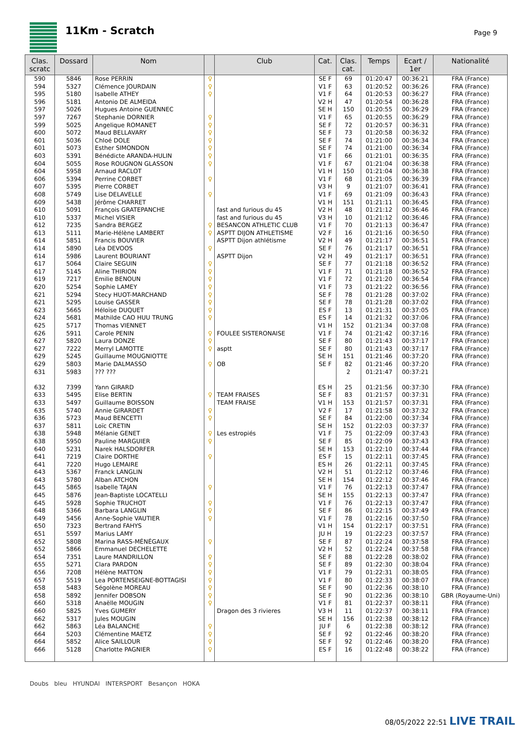11Km - Scratch Page 9
| Clas. scratc | Dossard | Nom | | Club | Cat. | Clas. cat. | Temps | Ecart / 1er | Nationalité |
| --- | --- | --- | --- | --- | --- | --- | --- | --- | --- |
| 590 | 5846 | Rose PERRIN | ♀ | | SE F | 69 | 01:20:47 | 00:36:21 | FRA (France) |
| 594 | 5327 | Clémence JOURDAIN | ♀ | | V1 F | 63 | 01:20:52 | 00:36:26 | FRA (France) |
| 595 | 5180 | Isabelle ATHEY | ♀ | | V1 F | 64 | 01:20:53 | 00:36:27 | FRA (France) |
| 596 | 5181 | Antonio DE ALMEIDA | | | V2 H | 47 | 01:20:54 | 00:36:28 | FRA (France) |
| 597 | 5026 | Hugues Antoine GUENNEC | | | SE H | 150 | 01:20:55 | 00:36:29 | FRA (France) |
| 597 | 7267 | Stephanie DORNIER | ♀ | | V1 F | 65 | 01:20:55 | 00:36:29 | FRA (France) |
| 599 | 5025 | Angelique ROMANET | ♀ | | SE F | 72 | 01:20:57 | 00:36:31 | FRA (France) |
| 600 | 5072 | Maud BELLAVARY | ♀ | | SE F | 73 | 01:20:58 | 00:36:32 | FRA (France) |
| 601 | 5036 | Chloé DOLE | ♀ | | SE F | 74 | 01:21:00 | 00:36:34 | FRA (France) |
| 601 | 5073 | Esther SIMONDON | ♀ | | SE F | 74 | 01:21:00 | 00:36:34 | FRA (France) |
| 603 | 5391 | Bénédicte ARANDA-HULIN | ♀ | | V1 F | 66 | 01:21:01 | 00:36:35 | FRA (France) |
| 604 | 5055 | Rose ROUGNON GLASSON | ♀ | | V1 F | 67 | 01:21:04 | 00:36:38 | FRA (France) |
| 604 | 5958 | Arnaud RACLOT | | | V1 H | 150 | 01:21:04 | 00:36:38 | FRA (France) |
| 606 | 5394 | Perrine CORBET | ♀ | | V1 F | 68 | 01:21:05 | 00:36:39 | FRA (France) |
| 607 | 5395 | Pierre CORBET | | | V3 H | 9 | 01:21:07 | 00:36:41 | FRA (France) |
| 608 | 5749 | Lise DELAVELLE | ♀ | | V1 F | 69 | 01:21:09 | 00:36:43 | FRA (France) |
| 609 | 5438 | Jérôme CHARRET | | | V1 H | 151 | 01:21:11 | 00:36:45 | FRA (France) |
| 610 | 5091 | François GRATEPANCHE | | fast and furious du 45 | V2 H | 48 | 01:21:12 | 00:36:46 | FRA (France) |
| 610 | 5337 | Michel VISIER | | fast and furious du 45 | V3 H | 10 | 01:21:12 | 00:36:46 | FRA (France) |
| 612 | 7235 | Sandra BERGEZ | ♀ | BESANCON ATHLETIC CLUB | V1 F | 70 | 01:21:13 | 00:36:47 | FRA (France) |
| 613 | 5111 | Marie-Hélène LAMBERT | ♀ | ASPTT DIJON ATHLETISME | V2 F | 16 | 01:21:16 | 00:36:50 | FRA (France) |
| 614 | 5851 | Francis BOUVIER | | ASPTT Dijon athlétisme | V2 H | 49 | 01:21:17 | 00:36:51 | FRA (France) |
| 614 | 5890 | Léa DEVOOS | ♀ | | SE F | 76 | 01:21:17 | 00:36:51 | FRA (France) |
| 614 | 5986 | Laurent BOURIANT | | ASPTT Dijon | V2 H | 49 | 01:21:17 | 00:36:51 | FRA (France) |
| 617 | 5064 | Claire SEGUIN | ♀ | | SE F | 77 | 01:21:18 | 00:36:52 | FRA (France) |
| 617 | 5145 | Aline THIRION | ♀ | | V1 F | 71 | 01:21:18 | 00:36:52 | FRA (France) |
| 619 | 7217 | Emilie BENOUN | ♀ | | V1 F | 72 | 01:21:20 | 00:36:54 | FRA (France) |
| 620 | 5254 | Sophie LAMEY | ♀ | | V1 F | 73 | 01:21:22 | 00:36:56 | FRA (France) |
| 621 | 5294 | Stecy HUOT-MARCHAND | ♀ | | SE F | 78 | 01:21:28 | 00:37:02 | FRA (France) |
| 621 | 5295 | Louise GASSER | ♀ | | SE F | 78 | 01:21:28 | 00:37:02 | FRA (France) |
| 623 | 5665 | Héloïse DUQUET | ♀ | | ES F | 13 | 01:21:31 | 00:37:05 | FRA (France) |
| 624 | 5681 | Mathilde CAO HUU TRUNG | ♀ | | ES F | 14 | 01:21:32 | 00:37:06 | FRA (France) |
| 625 | 5717 | Thomas VIENNET | | | V1 H | 152 | 01:21:34 | 00:37:08 | FRA (France) |
| 626 | 5911 | Carole PENIN | ♀ | FOULEE SISTERONAISE | V1 F | 74 | 01:21:42 | 00:37:16 | FRA (France) |
| 627 | 5820 | Laura DONZE | ♀ | | SE F | 80 | 01:21:43 | 00:37:17 | FRA (France) |
| 627 | 7222 | Merryl LAMOTTE | ♀ | asptt | SE F | 80 | 01:21:43 | 00:37:17 | FRA (France) |
| 629 | 5245 | Guillaume MOUGNIOTTE | | | SE H | 151 | 01:21:46 | 00:37:20 | FRA (France) |
| 629 | 5803 | Marie DALMASSO | ♀ | OB | SE F | 82 | 01:21:46 | 00:37:20 | FRA (France) |
| 631 | 5983 | ??? ??? | | | | 2 | 01:21:47 | 00:37:21 | |
| 632 | 7399 | Yann GIRARD | | | ES H | 25 | 01:21:56 | 00:37:30 | FRA (France) |
| 633 | 5495 | Elise BERTIN | ♀ | TEAM FRAISES | SE F | 83 | 01:21:57 | 00:37:31 | FRA (France) |
| 633 | 5497 | Guillaume BOISSON | | TEAM FRAISE | V1 H | 153 | 01:21:57 | 00:37:31 | FRA (France) |
| 635 | 5740 | Annie GIRARDET | ♀ | | V2 F | 17 | 01:21:58 | 00:37:32 | FRA (France) |
| 636 | 5723 | Maud BENCETTI | ♀ | | SE F | 84 | 01:22:00 | 00:37:34 | FRA (France) |
| 637 | 5811 | Loïc CRETIN | | | SE H | 152 | 01:22:03 | 00:37:37 | FRA (France) |
| 638 | 5948 | Mélanie GENET | ♀ | Les estropiés | V1 F | 75 | 01:22:09 | 00:37:43 | FRA (France) |
| 638 | 5950 | Pauline MARGUIER | ♀ | | SE F | 85 | 01:22:09 | 00:37:43 | FRA (France) |
| 640 | 5231 | Narek HALSDORFER | | | SE H | 153 | 01:22:10 | 00:37:44 | FRA (France) |
| 641 | 7219 | Claire DORTHE | ♀ | | ES F | 15 | 01:22:11 | 00:37:45 | FRA (France) |
| 641 | 7220 | Hugo LEMAIRE | | | ES H | 26 | 01:22:11 | 00:37:45 | FRA (France) |
| 643 | 5367 | Franck LANGLIN | | | V2 H | 51 | 01:22:12 | 00:37:46 | FRA (France) |
| 643 | 5780 | Alban ATCHON | | | SE H | 154 | 01:22:12 | 00:37:46 | FRA (France) |
| 645 | 5865 | Isabelle TAJAN | ♀ | | V1 F | 76 | 01:22:13 | 00:37:47 | FRA (France) |
| 645 | 5876 | Jean-Baptiste LOCATELLI | | | SE H | 155 | 01:22:13 | 00:37:47 | FRA (France) |
| 645 | 5928 | Sophie TRUCHOT | ♀ | | V1 F | 76 | 01:22:13 | 00:37:47 | FRA (France) |
| 648 | 5366 | Barbara LANGLIN | ♀ | | SE F | 86 | 01:22:15 | 00:37:49 | FRA (France) |
| 649 | 5456 | Anne-Sophie VAUTIER | ♀ | | V1 F | 78 | 01:22:16 | 00:37:50 | FRA (France) |
| 650 | 7323 | Bertrand FAHYS | | | V1 H | 154 | 01:22:17 | 00:37:51 | FRA (France) |
| 651 | 5597 | Marius LAMY | | | JU H | 19 | 01:22:23 | 00:37:57 | FRA (France) |
| 652 | 5808 | Marina RASS-MÉNÉGAUX | ♀ | | SE F | 87 | 01:22:24 | 00:37:58 | FRA (France) |
| 652 | 5866 | Emmanuel DECHELETTE | | | V2 H | 52 | 01:22:24 | 00:37:58 | FRA (France) |
| 654 | 7351 | Laure MANDRILLON | ♀ | | SE F | 88 | 01:22:28 | 00:38:02 | FRA (France) |
| 655 | 5271 | Clara PARDON | ♀ | | SE F | 89 | 01:22:30 | 00:38:04 | FRA (France) |
| 656 | 7208 | Hélène MATTON | ♀ | | V1 F | 79 | 01:22:31 | 00:38:05 | FRA (France) |
| 657 | 5519 | Lea PORTENSEIGNE-BOTTAGISI | ♀ | | V1 F | 80 | 01:22:33 | 00:38:07 | FRA (France) |
| 658 | 5483 | Ségolène MOREAU | ♀ | | SE F | 90 | 01:22:36 | 00:38:10 | FRA (France) |
| 658 | 5892 | Jennifer DOBSON | ♀ | | SE F | 90 | 01:22:36 | 00:38:10 | GBR (Royaume-Uni) |
| 660 | 5318 | Anaëlle MOUGIN | ♀ | | V1 F | 81 | 01:22:37 | 00:38:11 | FRA (France) |
| 660 | 5825 | Yves GUMERY | | Dragon des 3 rivieres | V3 H | 11 | 01:22:37 | 00:38:11 | FRA (France) |
| 662 | 5317 | Jules MOUGIN | | | SE H | 156 | 01:22:38 | 00:38:12 | FRA (France) |
| 662 | 5863 | Léa BALANCHE | ♀ | | JU F | 6 | 01:22:38 | 00:38:12 | FRA (France) |
| 664 | 5203 | Clémentine MAETZ | ♀ | | SE F | 92 | 01:22:46 | 00:38:20 | FRA (France) |
| 664 | 5852 | Alice SAILLOUR | ♀ | | SE F | 92 | 01:22:46 | 00:38:20 | FRA (France) |
| 666 | 5128 | Charlotte PAGNIER | ♀ | | ES F | 16 | 01:22:48 | 00:38:22 | FRA (France) |
Doubs bleu HYUNDAI INTERSPORT Besançon HOKA
08/05/2022 22:51 LIVE TRAIL